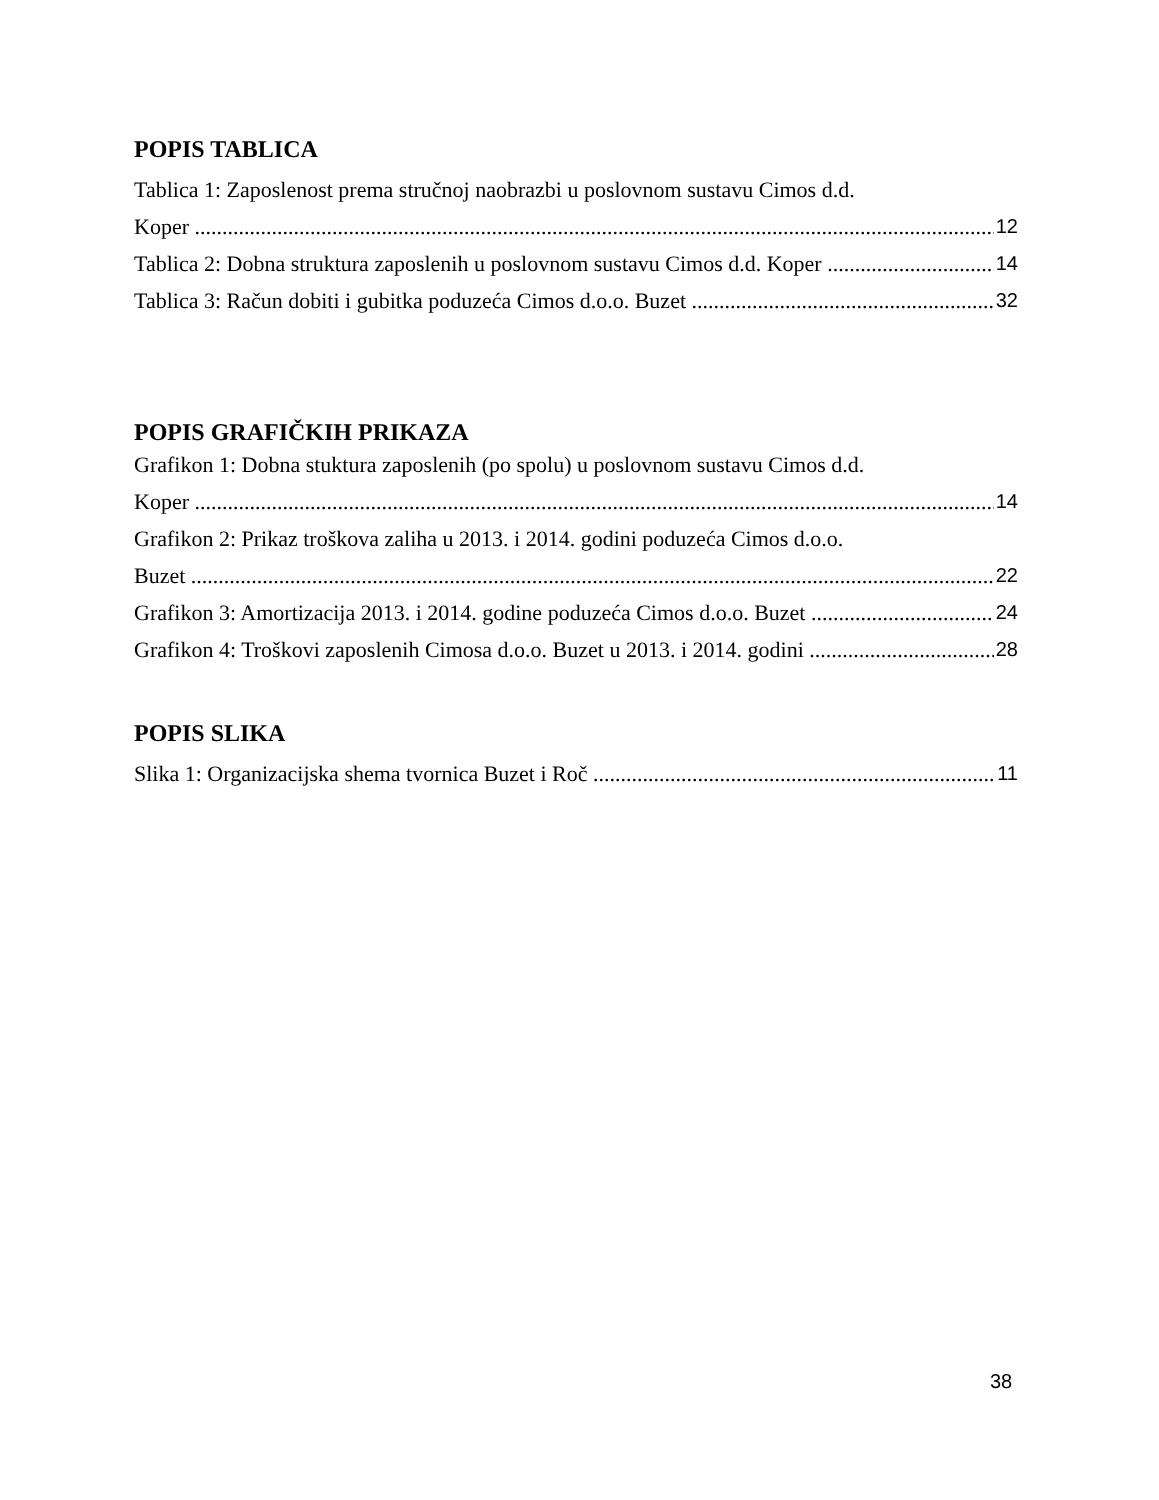POPIS TABLICA
Tablica 1: Zaposlenost prema stručnoj naobrazbi u poslovnom sustavu Cimos d.d.
Koper 12
Tablica 2: Dobna struktura zaposlenih u poslovnom sustavu Cimos d.d. Koper 14
Tablica 3: Račun dobiti i gubitka poduzeća Cimos d.o.o. Buzet 32
POPIS GRAFIČKIH PRIKAZA
Grafikon 1: Dobna stuktura zaposlenih (po spolu) u poslovnom sustavu Cimos d.d.
Koper 14
Grafikon 2: Prikaz troškova zaliha u 2013. i 2014. godini poduzeća Cimos d.o.o.
Buzet 22
Grafikon 3: Amortizacija 2013. i 2014. godine poduzeća Cimos d.o.o. Buzet 24
Grafikon 4: Troškovi zaposlenih Cimosa d.o.o. Buzet u 2013. i 2014. godini 28
POPIS SLIKA
Slika 1: Organizacijska shema tvornica Buzet i Roč 11
38